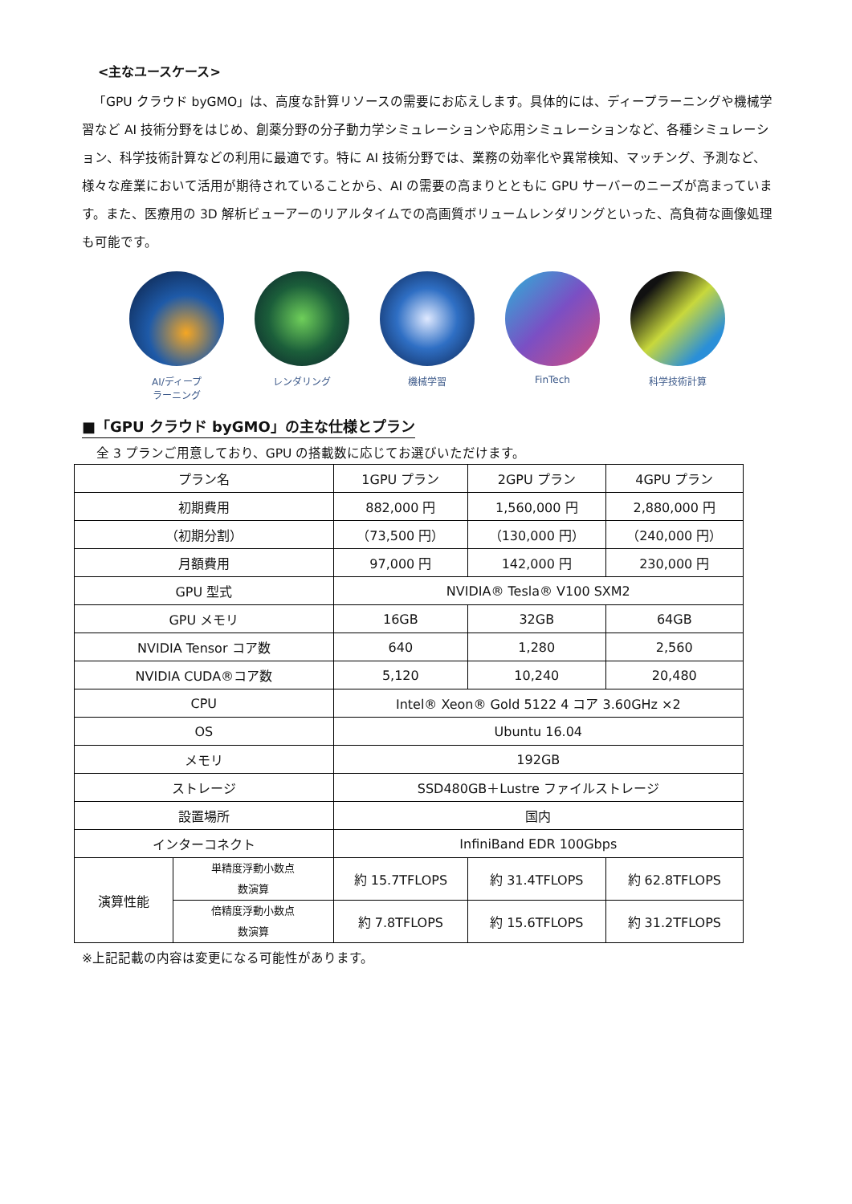<主なユースケース>
「GPU クラウド byGMO」は、高度な計算リソースの需要にお応えします。具体的には、ディープラーニングや機械学習など AI 技術分野をはじめ、創薬分野の分子動力学シミュレーションや応用シミュレーションなど、各種シミュレーション、科学技術計算などの利用に最適です。特に AI 技術分野では、業務の効率化や異常検知、マッチング、予測など、様々な産業において活用が期待されていることから、AI の需要の高まりとともに GPU サーバーのニーズが高まっています。また、医療用の 3D 解析ビューアーのリアルタイムでの高画質ボリュームレンダリングといった、高負荷な画像処理も可能です。
AI/ディープ
ラーニング
レンダリング 機械学習 FinTech 科学技術計算
■「GPU クラウド byGMO」の主な仕様とプラン
全 3 プランご用意しており、GPU の搭載数に応じてお選びいただけます。
| プラン名 | | 1GPU プラン | 2GPU プラン | 4GPU プラン |
| 初期費用 | | 882,000 円 | 1,560,000 円 | 2,880,000 円 |
| （初期分割） | | （73,500 円） | （130,000 円） | （240,000 円） |
| 月額費用 | | 97,000 円 | 142,000 円 | 230,000 円 |
| GPU 型式 | | NVIDIA® Tesla® V100 SXM2 | | |
| GPU メモリ | | 16GB | 32GB | 64GB |
| NVIDIA Tensor コア数 | | 640 | 1,280 | 2,560 |
| NVIDIA CUDA®コア数 | | 5,120 | 10,240 | 20,480 |
| CPU | | Intel® Xeon® Gold 5122 4 コア 3.60GHz ×2 | | |
| OS | | Ubuntu 16.04 | | |
| メモリ | | 192GB | | |
| ストレージ | | SSD480GB＋Lustre ファイルストレージ | | |
| 設置場所 | | 国内 | | |
| インターコネクト | | InfiniBand EDR 100Gbps | | |
| 演算性能 | 単精度浮動小数点 数演算 | 約 15.7TFLOPS | 約 31.4TFLOPS | 約 62.8TFLOPS |
| | 倍精度浮動小数点 数演算 | 約 7.8TFLOPS | 約 15.6TFLOPS | 約 31.2TFLOPS |
※上記記載の内容は変更になる可能性があります。